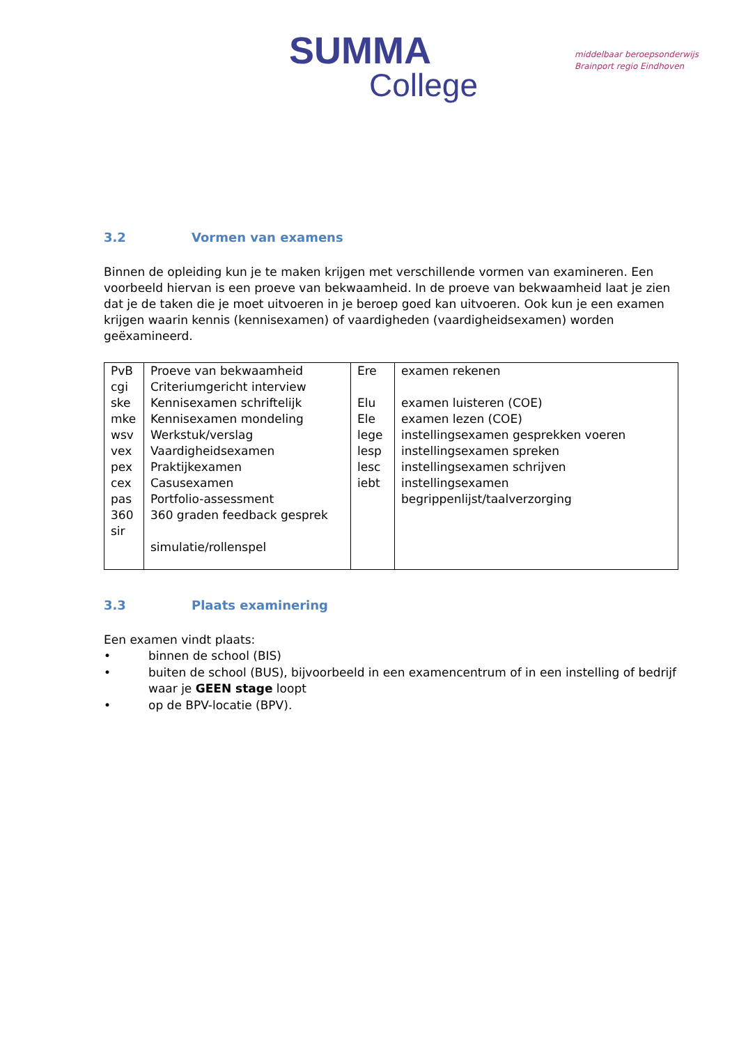SUMMA
College
middelbaar beroepsonderwijs
Brainport regio Eindhoven
3.2 Vormen van examens
Binnen de opleiding kun je te maken krijgen met verschillende vormen van examineren. Een voorbeeld hiervan is een proeve van bekwaamheid. In de proeve van bekwaamheid laat je zien dat je de taken die je moet uitvoeren in je beroep goed kan uitvoeren. Ook kun je een examen krijgen waarin kennis (kennisexamen) of vaardigheden (vaardigheidsexamen) worden geëxamineerd.
| PvB cgi ske mke wsv vex pex cex pas 360 sir | Proeve van bekwaamheid Criteriumgericht interview Kennisexamen schriftelijk Kennisexamen mondeling Werkstuk/verslag Vaardigheidsexamen Praktijkexamen Casusexamen Portfolio-assessment 360 graden feedback gesprek simulatie/rollenspel | Ere Elu Ele lege lesp lesc iebt | examen rekenen examen luisteren (COE) examen lezen (COE) instellingsexamen gesprekken voeren instellingsexamen spreken instellingsexamen schrijven instellingsexamen begrippenlijst/taalverzorging |
3.3 Plaats examinering
Een examen vindt plaats:
• binnen de school (BIS)
• buiten de school (BUS), bijvoorbeeld in een examencentrum of in een instelling of bedrijf waar je GEEN stage loopt
• op de BPV-locatie (BPV).